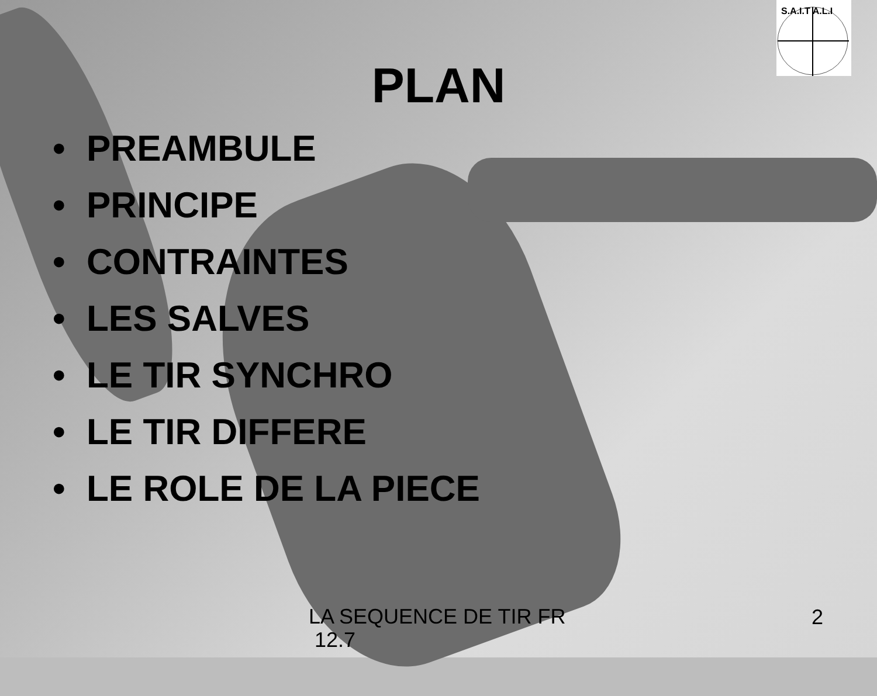S.A.I.T A.L.I
PLAN
• PREAMBULE
• PRINCIPE
• CONTRAINTES
• LES SALVES
• LE TIR SYNCHRO
• LE TIR DIFFERE
• LE ROLE DE LA PIECE
LA SEQUENCE DE TIR FR
12.7
2